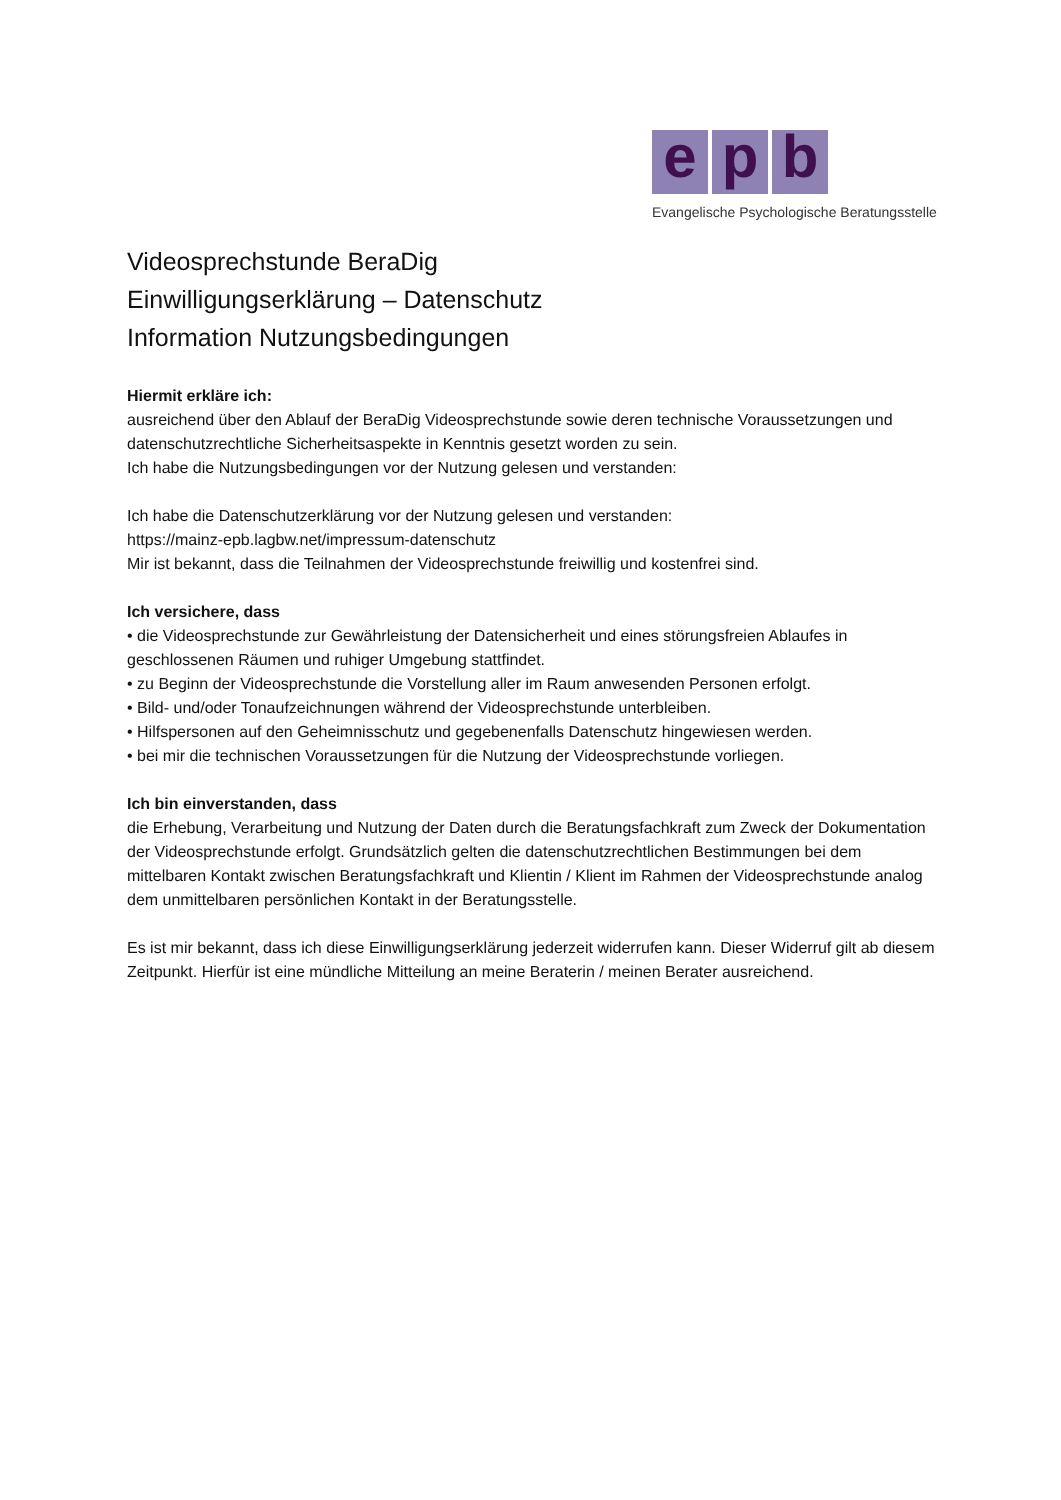e p b
Evangelische Psychologische Beratungsstelle
Videosprechstunde BeraDig
Einwilligungserklärung – Datenschutz
Information Nutzungsbedingungen
Hiermit erkläre ich:
ausreichend über den Ablauf der BeraDig Videosprechstunde sowie deren technische Voraussetzungen und datenschutzrechtliche Sicherheitsaspekte in Kenntnis gesetzt worden zu sein.
Ich habe die Nutzungsbedingungen vor der Nutzung gelesen und verstanden:
Ich habe die Datenschutzerklärung vor der Nutzung gelesen und verstanden:
https://mainz-epb.lagbw.net/impressum-datenschutz
Mir ist bekannt, dass die Teilnahmen der Videosprechstunde freiwillig und kostenfrei sind.
Ich versichere, dass
• die Videosprechstunde zur Gewährleistung der Datensicherheit und eines störungsfreien Ablaufes in geschlossenen Räumen und ruhiger Umgebung stattfindet.
• zu Beginn der Videosprechstunde die Vorstellung aller im Raum anwesenden Personen erfolgt.
• Bild- und/oder Tonaufzeichnungen während der Videosprechstunde unterbleiben.
• Hilfspersonen auf den Geheimnisschutz und gegebenenfalls Datenschutz hingewiesen werden.
• bei mir die technischen Voraussetzungen für die Nutzung der Videosprechstunde vorliegen.
Ich bin einverstanden, dass
die Erhebung, Verarbeitung und Nutzung der Daten durch die Beratungsfachkraft zum Zweck der Dokumentation der Videosprechstunde erfolgt. Grundsätzlich gelten die datenschutzrechtlichen Bestimmungen bei dem mittelbaren Kontakt zwischen Beratungsfachkraft und Klientin / Klient im Rahmen der Videosprechstunde analog dem unmittelbaren persönlichen Kontakt in der Beratungsstelle.
Es ist mir bekannt, dass ich diese Einwilligungserklärung jederzeit widerrufen kann. Dieser Widerruf gilt ab diesem Zeitpunkt. Hierfür ist eine mündliche Mitteilung an meine Beraterin / meinen Berater ausreichend.